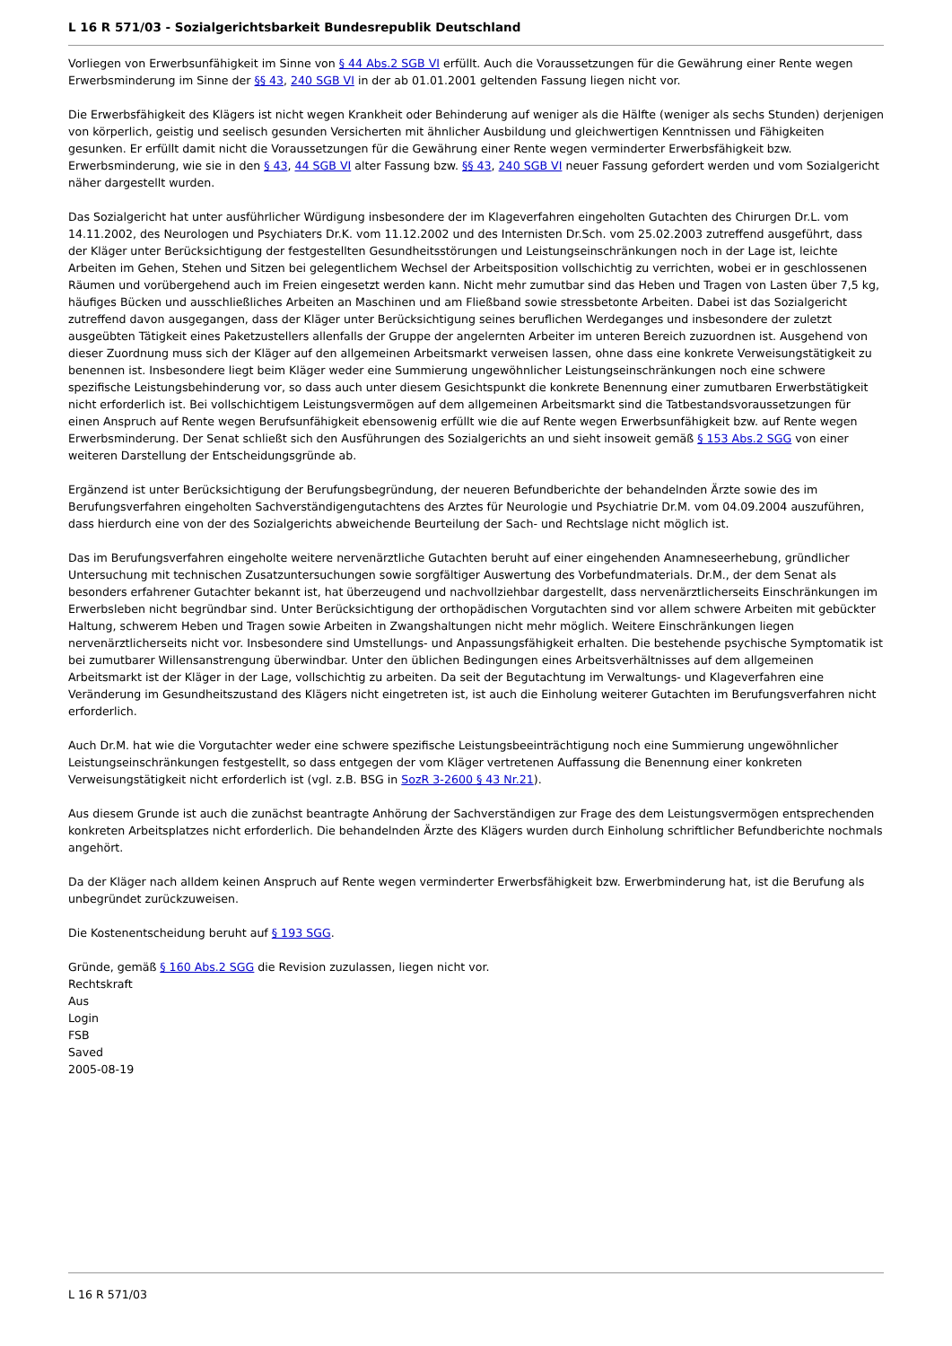L 16 R 571/03 - Sozialgerichtsbarkeit Bundesrepublik Deutschland
Vorliegen von Erwerbsunfähigkeit im Sinne von § 44 Abs.2 SGB VI erfüllt. Auch die Voraussetzungen für die Gewährung einer Rente wegen Erwerbsminderung im Sinne der §§ 43, 240 SGB VI in der ab 01.01.2001 geltenden Fassung liegen nicht vor.
Die Erwerbsfähigkeit des Klägers ist nicht wegen Krankheit oder Behinderung auf weniger als die Hälfte (weniger als sechs Stunden) derjenigen von körperlich, geistig und seelisch gesunden Versicherten mit ähnlicher Ausbildung und gleichwertigen Kenntnissen und Fähigkeiten gesunken. Er erfüllt damit nicht die Voraussetzungen für die Gewährung einer Rente wegen verminderter Erwerbsfähigkeit bzw. Erwerbsminderung, wie sie in den § 43, 44 SGB VI alter Fassung bzw. §§ 43, 240 SGB VI neuer Fassung gefordert werden und vom Sozialgericht näher dargestellt wurden.
Das Sozialgericht hat unter ausführlicher Würdigung insbesondere der im Klageverfahren eingeholten Gutachten des Chirurgen Dr.L. vom 14.11.2002, des Neurologen und Psychiaters Dr.K. vom 11.12.2002 und des Internisten Dr.Sch. vom 25.02.2003 zutreffend ausgeführt, dass der Kläger unter Berücksichtigung der festgestellten Gesundheitsstörungen und Leistungseinschränkungen noch in der Lage ist, leichte Arbeiten im Gehen, Stehen und Sitzen bei gelegentlichem Wechsel der Arbeitsposition vollschichtig zu verrichten, wobei er in geschlossenen Räumen und vorübergehend auch im Freien eingesetzt werden kann. Nicht mehr zumutbar sind das Heben und Tragen von Lasten über 7,5 kg, häufiges Bücken und ausschließliches Arbeiten an Maschinen und am Fließband sowie stressbetonte Arbeiten. Dabei ist das Sozialgericht zutreffend davon ausgegangen, dass der Kläger unter Berücksichtigung seines beruflichen Werdeganges und insbesondere der zuletzt ausgeübten Tätigkeit eines Paketzustellers allenfalls der Gruppe der angelernten Arbeiter im unteren Bereich zuzuordnen ist. Ausgehend von dieser Zuordnung muss sich der Kläger auf den allgemeinen Arbeitsmarkt verweisen lassen, ohne dass eine konkrete Verweisungstätigkeit zu benennen ist. Insbesondere liegt beim Kläger weder eine Summierung ungewöhnlicher Leistungseinschränkungen noch eine schwere spezifische Leistungsbehinderung vor, so dass auch unter diesem Gesichtspunkt die konkrete Benennung einer zumutbaren Erwerbstätigkeit nicht erforderlich ist. Bei vollschichtigem Leistungsvermögen auf dem allgemeinen Arbeitsmarkt sind die Tatbestandsvoraussetzungen für einen Anspruch auf Rente wegen Berufsunfähigkeit ebensowenig erfüllt wie die auf Rente wegen Erwerbsunfähigkeit bzw. auf Rente wegen Erwerbsminderung. Der Senat schließt sich den Ausführungen des Sozialgerichts an und sieht insoweit gemäß § 153 Abs.2 SGG von einer weiteren Darstellung der Entscheidungsgründe ab.
Ergänzend ist unter Berücksichtigung der Berufungsbegründung, der neueren Befundberichte der behandelnden Ärzte sowie des im Berufungsverfahren eingeholten Sachverständigengutachtens des Arztes für Neurologie und Psychiatrie Dr.M. vom 04.09.2004 auszuführen, dass hierdurch eine von der des Sozialgerichts abweichende Beurteilung der Sach- und Rechtslage nicht möglich ist.
Das im Berufungsverfahren eingeholte weitere nervenärztliche Gutachten beruht auf einer eingehenden Anamneseerhebung, gründlicher Untersuchung mit technischen Zusatzuntersuchungen sowie sorgfältiger Auswertung des Vorbefundmaterials. Dr.M., der dem Senat als besonders erfahrener Gutachter bekannt ist, hat überzeugend und nachvollziehbar dargestellt, dass nervenärztlicherseits Einschränkungen im Erwerbsleben nicht begründbar sind. Unter Berücksichtigung der orthopädischen Vorgutachten sind vor allem schwere Arbeiten mit gebückter Haltung, schwerem Heben und Tragen sowie Arbeiten in Zwangshaltungen nicht mehr möglich. Weitere Einschränkungen liegen nervenärztlicherseits nicht vor. Insbesondere sind Umstellungs- und Anpassungsfähigkeit erhalten. Die bestehende psychische Symptomatik ist bei zumutbarer Willensanstrengung überwindbar. Unter den üblichen Bedingungen eines Arbeitsverhältnisses auf dem allgemeinen Arbeitsmarkt ist der Kläger in der Lage, vollschichtig zu arbeiten. Da seit der Begutachtung im Verwaltungs- und Klageverfahren eine Veränderung im Gesundheitszustand des Klägers nicht eingetreten ist, ist auch die Einholung weiterer Gutachten im Berufungsverfahren nicht erforderlich.
Auch Dr.M. hat wie die Vorgutachter weder eine schwere spezifische Leistungsbeeinträchtigung noch eine Summierung ungewöhnlicher Leistungseinschränkungen festgestellt, so dass entgegen der vom Kläger vertretenen Auffassung die Benennung einer konkreten Verweisungstätigkeit nicht erforderlich ist (vgl. z.B. BSG in SozR 3-2600 § 43 Nr.21).
Aus diesem Grunde ist auch die zunächst beantragte Anhörung der Sachverständigen zur Frage des dem Leistungsvermögen entsprechenden konkreten Arbeitsplatzes nicht erforderlich. Die behandelnden Ärzte des Klägers wurden durch Einholung schriftlicher Befundberichte nochmals angehört.
Da der Kläger nach alldem keinen Anspruch auf Rente wegen verminderter Erwerbsfähigkeit bzw. Erwerbminderung hat, ist die Berufung als unbegründet zurückzuweisen.
Die Kostenentscheidung beruht auf § 193 SGG.
Gründe, gemäß § 160 Abs.2 SGG die Revision zuzulassen, liegen nicht vor.
Rechtskraft
Aus
Login
FSB
Saved
2005-08-19
L 16 R 571/03